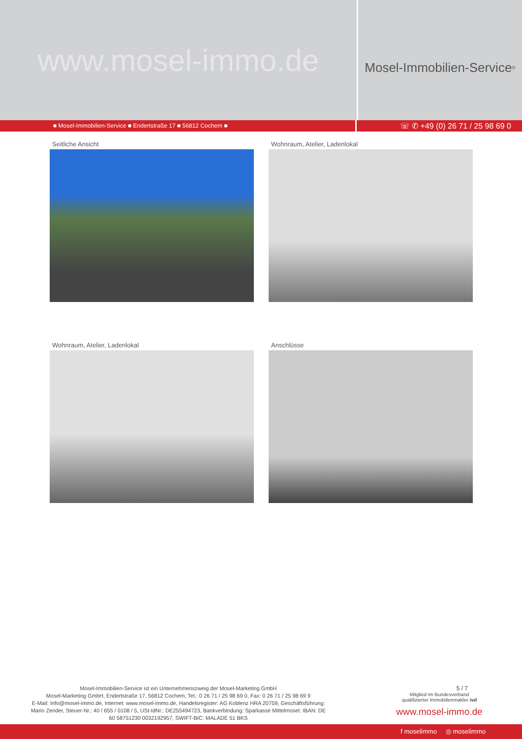www.mosel-immo.de
Mosel-Immobilien-Service<sup>®</sup>
■ Mosel-Immobilien-Service ■ Endertstraße 17 ■ 56812 Cochem ■
☏ ✆ +49 (0) 26 71 / 25 98 69 0
Seitliche Ansicht
Wohnraum, Atelier, Ladenlokal
Wohnraum, Atelier, Ladenlokal
Anschlüsse
Mosel-Immobilien-Service ist ein Unternehmenszweig der Mosel-Marketing GmbH
Mosel-Marketing GmbH, Endertstraße 17, 56812 Cochem, Tel.: 0 26 71 / 25 98 69 0, Fax: 0 26 71 / 25 98 69 9
E-Mail: Info@mosel-immo.de, Internet: www.mosel-immo.de, Handelsregister: AG Koblenz HRA 20759, Geschäftsführung: Mario Zender, Steuer-Nr.: 40 / 655 / 0108 / 5, USt-IdNr.: DE255494723, Bankverbindung: Sparkasse Mittelmosel: IBAN: DE 60 58751230 0032192957, SWIFT-BIC: MALADE 51 BKS
5 / 7
Mitglied im Bundesverband
qualifizierter Immobilienmakler ivd
www.mosel-immo.de
f moselimmo ◎ moselimmo